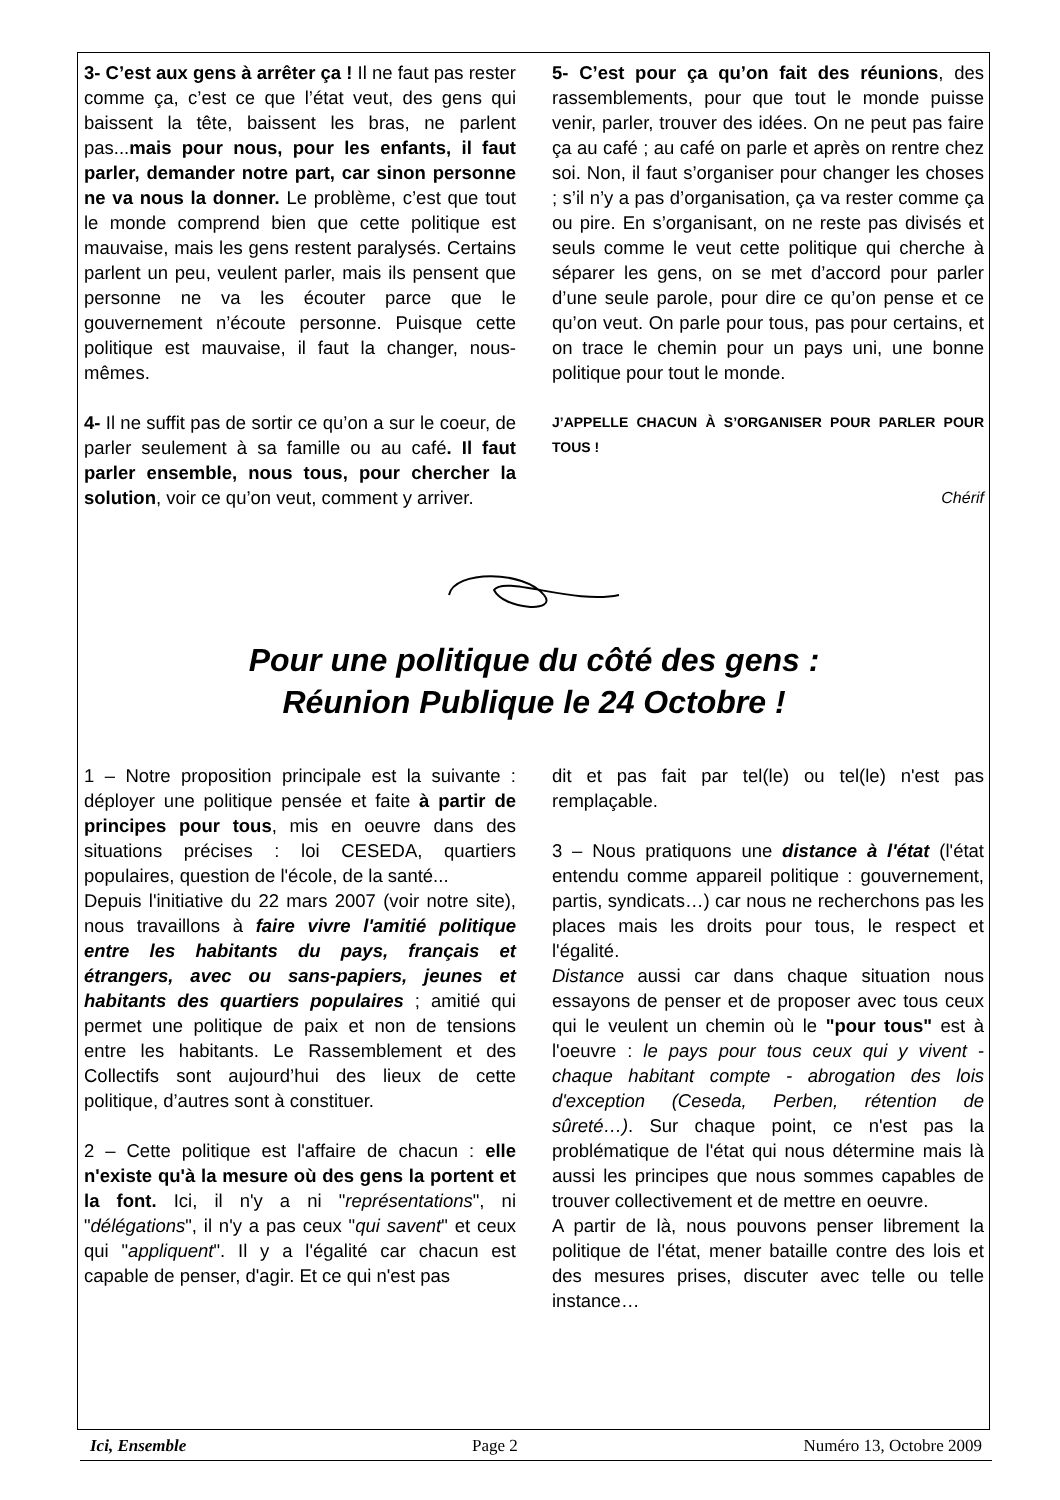3- C’est aux gens à arrêter ça ! Il ne faut pas rester comme ça, c’est ce que l’état veut, des gens qui baissent la tête, baissent les bras, ne parlent pas...mais pour nous, pour les enfants, il faut parler, demander notre part, car sinon personne ne va nous la donner. Le problème, c’est que tout le monde comprend bien que cette politique est mauvaise, mais les gens restent paralysés. Certains parlent un peu, veulent parler, mais ils pensent que personne ne va les écouter parce que le gouvernement n’écoute personne. Puisque cette politique est mauvaise, il faut la changer, nous-mêmes.
4- Il ne suffit pas de sortir ce qu’on a sur le coeur, de parler seulement à sa famille ou au café. Il faut parler ensemble, nous tous, pour chercher la solution, voir ce qu’on veut, comment y arriver.
5- C’est pour ça qu’on fait des réunions, des rassemblements, pour que tout le monde puisse venir, parler, trouver des idées. On ne peut pas faire ça au café ; au café on parle et après on rentre chez soi. Non, il faut s’organiser pour changer les choses ; s’il n’y a pas d’organisation, ça va rester comme ça ou pire. En s’organisant, on ne reste pas divisés et seuls comme le veut cette politique qui cherche à séparer les gens, on se met d’accord pour parler d’une seule parole, pour dire ce qu’on pense et ce qu’on veut. On parle pour tous, pas pour certains, et on trace le chemin pour un pays uni, une bonne politique pour tout le monde.
J’APPELLE CHACUN À S’ORGANISER POUR PARLER POUR TOUS !
Chérif
Pour une politique du côté des gens :
Réunion Publique le 24 Octobre !
1 – Notre proposition principale est la suivante : déployer une politique pensée et faite à partir de principes pour tous, mis en oeuvre dans des situations précises : loi CESEDA, quartiers populaires, question de l'école, de la santé...
Depuis l'initiative du 22 mars 2007 (voir notre site), nous travaillons à faire vivre l'amitié politique entre les habitants du pays, français et étrangers, avec ou sans-papiers, jeunes et habitants des quartiers populaires ; amitié qui permet une politique de paix et non de tensions entre les habitants. Le Rassemblement et des Collectifs sont aujourd’hui des lieux de cette politique, d’autres sont à constituer.
2 – Cette politique est l'affaire de chacun : elle n'existe qu'à la mesure où des gens la portent et la font. Ici, il n'y a ni "représentations", ni "délégations", il n'y a pas ceux "qui savent" et ceux qui "appliquent". Il y a l'égalité car chacun est capable de penser, d'agir. Et ce qui n'est pas
dit et pas fait par tel(le) ou tel(le) n'est pas remplaçable.
3 – Nous pratiquons une distance à l'état (l'état entendu comme appareil politique : gouvernement, partis, syndicats…) car nous ne recherchons pas les places mais les droits pour tous, le respect et l'égalité.
Distance aussi car dans chaque situation nous essayons de penser et de proposer avec tous ceux qui le veulent un chemin où le "pour tous" est à l'oeuvre : le pays pour tous ceux qui y vivent - chaque habitant compte - abrogation des lois d'exception (Ceseda, Perben, rétention de sûreté…). Sur chaque point, ce n'est pas la problématique de l'état qui nous détermine mais là aussi les principes que nous sommes capables de trouver collectivement et de mettre en oeuvre.
A partir de là, nous pouvons penser librement la politique de l'état, mener bataille contre des lois et des mesures prises, discuter avec telle ou telle instance…
Ici, Ensemble Page 2 Numéro 13, Octobre 2009